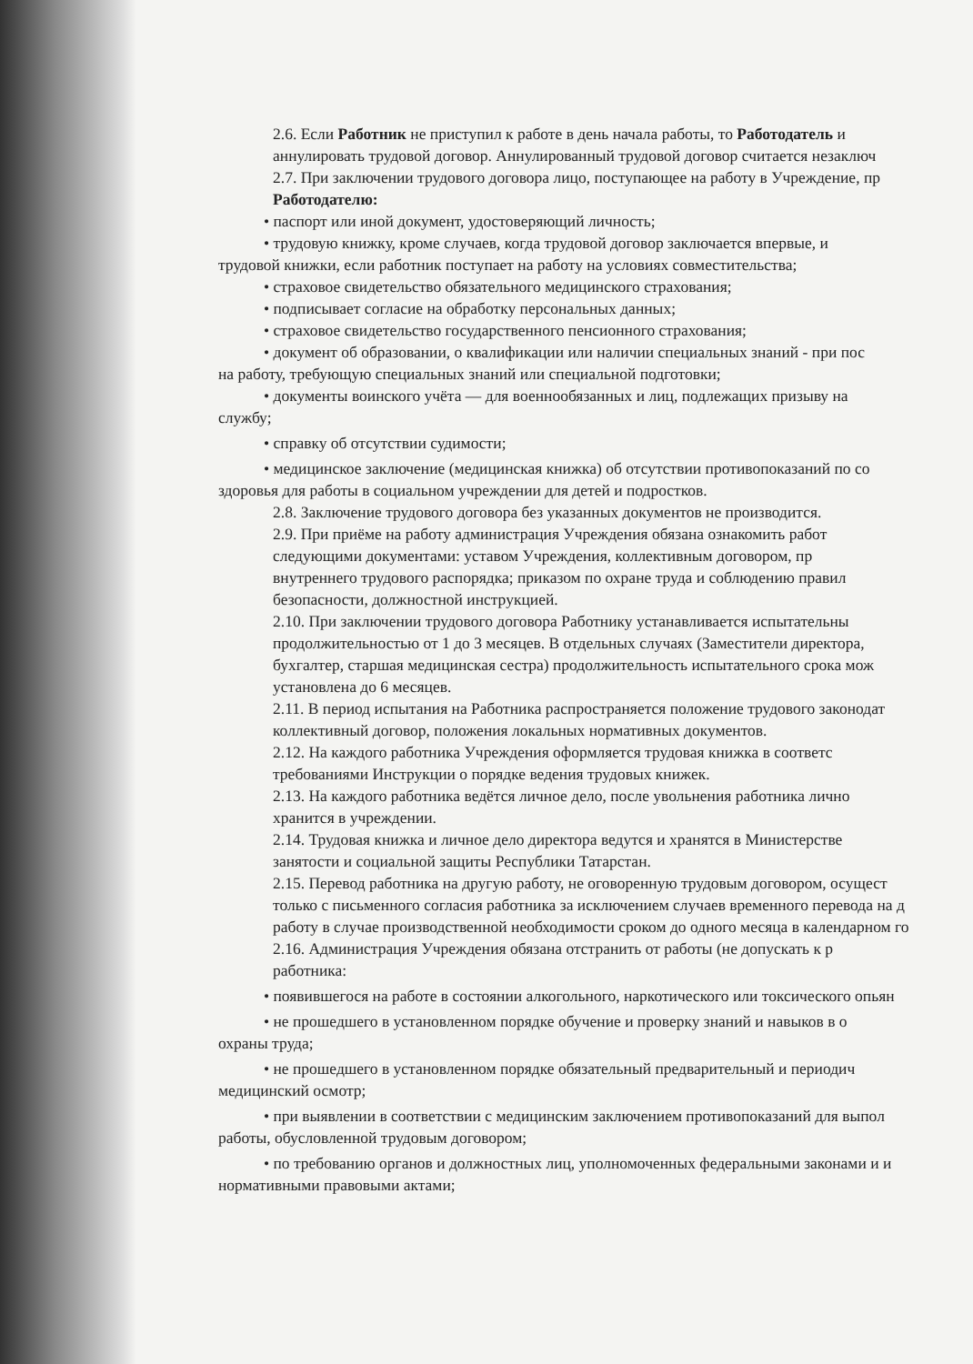2.6. Если Работник не приступил к работе в день начала работы, то Работодатель и
аннулировать трудовой договор. Аннулированный трудовой договор считается незаключ
2.7. При заключении трудового договора лицо, поступающее на работу в Учреждение, пр
Работодателю:
• паспорт или иной документ, удостоверяющий личность;
• трудовую книжку, кроме случаев, когда трудовой договор заключается впервые, и
трудовой книжки, если работник поступает на работу на условиях совместительства;
• страховое свидетельство обязательного медицинского страхования;
• подписывает согласие на обработку персональных данных;
• страховое свидетельство государственного пенсионного страхования;
• документ об образовании, о квалификации или наличии специальных знаний - при пос
на работу, требующую специальных знаний или специальной подготовки;
• документы воинского учёта — для военнообязанных и лиц, подлежащих призыву на
службу;
• справку об отсутствии судимости;
• медицинское заключение (медицинская книжка) об отсутствии противопоказаний по со
здоровья для работы в социальном учреждении для детей и подростков.
2.8. Заключение трудового договора без указанных документов не производится.
2.9. При приёме на работу администрация Учреждения обязана ознакомить работ
следующими документами: уставом Учреждения, коллективным договором, пр
внутреннего трудового распорядка; приказом по охране труда и соблюдению правил
безопасности, должностной инструкцией.
2.10. При заключении трудового договора Работнику устанавливается испытательны
продолжительностью от 1 до 3 месяцев. В отдельных случаях (Заместители директора,
бухгалтер, старшая медицинская сестра) продолжительность испытательного срока мож
установлена до 6 месяцев.
2.11. В период испытания на Работника распространяется положение трудового законодат
коллективный договор, положения локальных нормативных документов.
2.12. На каждого работника Учреждения оформляется трудовая книжка в соответс
требованиями Инструкции о порядке ведения трудовых книжек.
2.13. На каждого работника ведётся личное дело, после увольнения работника лично
хранится в учреждении.
2.14. Трудовая книжка и личное дело директора ведутся и хранятся в Министерстве
занятости и социальной защиты Республики Татарстан.
2.15. Перевод работника на другую работу, не оговоренную трудовым договором, осущест
только с письменного согласия работника за исключением случаев временного перевода на д
работу в случае производственной необходимости сроком до одного месяца в календарном го
2.16. Администрация Учреждения обязана отстранить от работы (не допускать к р
работника:
• появившегося на работе в состоянии алкогольного, наркотического или токсического опьян
• не прошедшего в установленном порядке обучение и проверку знаний и навыков в о
охраны труда;
• не прошедшего в установленном порядке обязательный предварительный и периодич
медицинский осмотр;
• при выявлении в соответствии с медицинским заключением противопоказаний для выпол
работы, обусловленной трудовым договором;
• по требованию органов и должностных лиц, уполномоченных федеральными законами и и
нормативными правовыми актами;